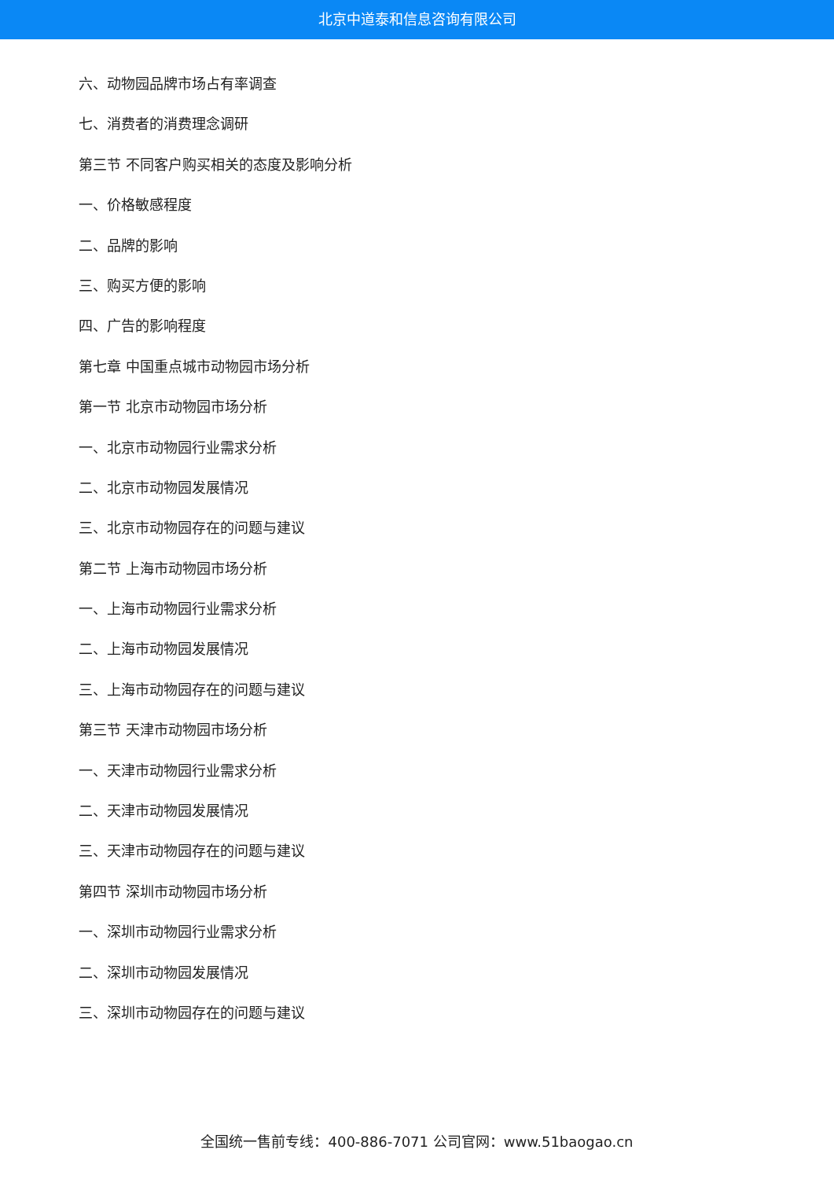北京中道泰和信息咨询有限公司
六、动物园品牌市场占有率调查
七、消费者的消费理念调研
第三节 不同客户购买相关的态度及影响分析
一、价格敏感程度
二、品牌的影响
三、购买方便的影响
四、广告的影响程度
第七章 中国重点城市动物园市场分析
第一节 北京市动物园市场分析
一、北京市动物园行业需求分析
二、北京市动物园发展情况
三、北京市动物园存在的问题与建议
第二节 上海市动物园市场分析
一、上海市动物园行业需求分析
二、上海市动物园发展情况
三、上海市动物园存在的问题与建议
第三节 天津市动物园市场分析
一、天津市动物园行业需求分析
二、天津市动物园发展情况
三、天津市动物园存在的问题与建议
第四节 深圳市动物园市场分析
一、深圳市动物园行业需求分析
二、深圳市动物园发展情况
三、深圳市动物园存在的问题与建议
全国统一售前专线：400-886-7071 公司官网：www.51baogao.cn